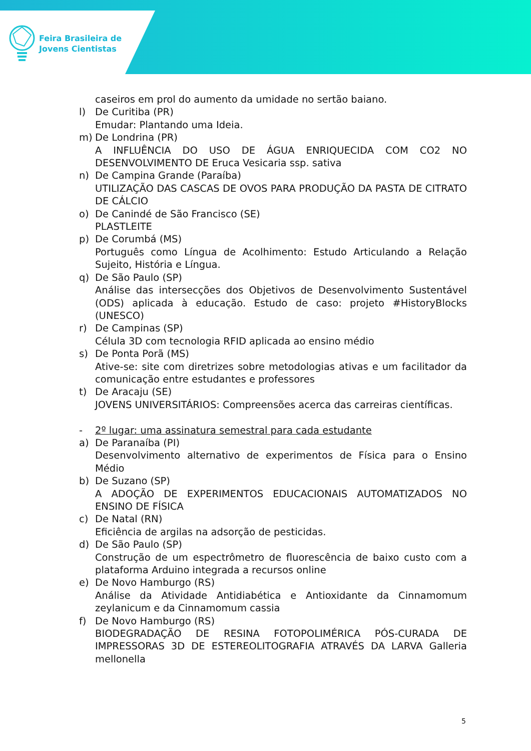Feira Brasileira de
Jovens Cientistas
caseiros em prol do aumento da umidade no sertão baiano.
l) De Curitiba (PR)
Emudar: Plantando uma Ideia.
m) De Londrina (PR)
A INFLUÊNCIA DO USO DE ÁGUA ENRIQUECIDA COM CO2 NO DESENVOLVIMENTO DE Eruca Vesicaria ssp. sativa
n) De Campina Grande (Paraíba)
UTILIZAÇÃO DAS CASCAS DE OVOS PARA PRODUÇÃO DA PASTA DE CITRATO DE CÁLCIO
o) De Canindé de São Francisco (SE)
PLASTLEITE
p) De Corumbá (MS)
Português como Língua de Acolhimento: Estudo Articulando a Relação Sujeito, História e Língua.
q) De São Paulo (SP)
Análise das intersecções dos Objetivos de Desenvolvimento Sustentável (ODS) aplicada à educação. Estudo de caso: projeto #HistoryBlocks (UNESCO)
r) De Campinas (SP)
Célula 3D com tecnologia RFID aplicada ao ensino médio
s) De Ponta Porã (MS)
Ative-se: site com diretrizes sobre metodologias ativas e um facilitador da comunicação entre estudantes e professores
t) De Aracaju (SE)
JOVENS UNIVERSITÁRIOS: Compreensões acerca das carreiras científicas.
- 2º lugar: uma assinatura semestral para cada estudante
a) De Paranaíba (PI)
Desenvolvimento alternativo de experimentos de Física para o Ensino Médio
b) De Suzano (SP)
A ADOÇÃO DE EXPERIMENTOS EDUCACIONAIS AUTOMATIZADOS NO ENSINO DE FÍSICA
c) De Natal (RN)
Eficiência de argilas na adsorção de pesticidas.
d) De São Paulo (SP)
Construção de um espectrômetro de fluorescência de baixo custo com a plataforma Arduino integrada a recursos online
e) De Novo Hamburgo (RS)
Análise da Atividade Antidiabética e Antioxidante da Cinnamomum zeylanicum e da Cinnamomum cassia
f) De Novo Hamburgo (RS)
BIODEGRADAÇÃO DE RESINA FOTOPOLIMÉRICA PÓS-CURADA DE IMPRESSORAS 3D DE ESTEREOLITOGRAFIA ATRAVÉS DA LARVA Galleria mellonella
5